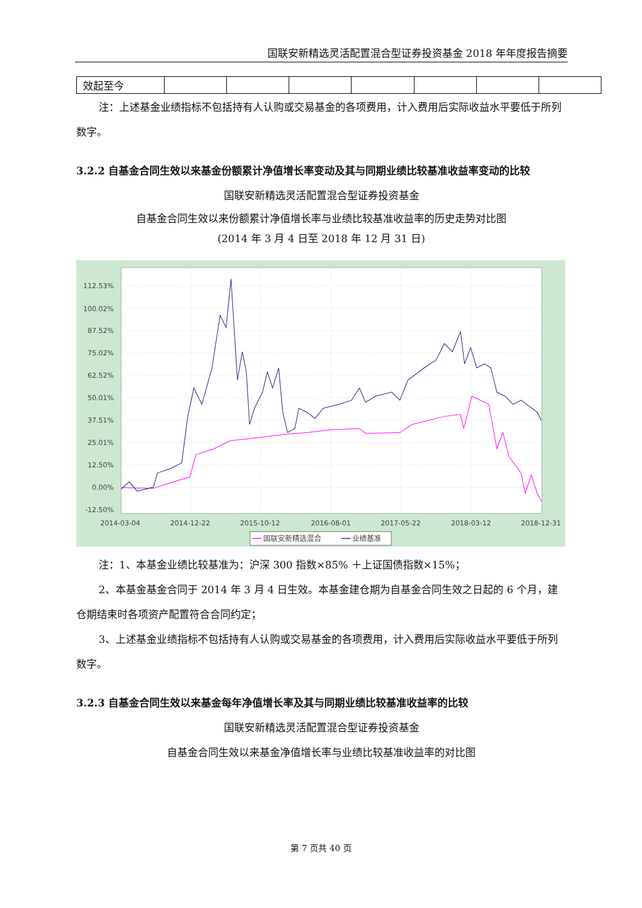国联安新精选灵活配置混合型证券投资基金 2018 年年度报告摘要
| 效起至今 | | | | | | | |
注：上述基金业绩指标不包括持有人认购或交易基金的各项费用，计入费用后实际收益水平要低于所列数字。
3.2.2 自基金合同生效以来基金份额累计净值增长率变动及其与同期业绩比较基准收益率变动的比较
国联安新精选灵活配置混合型证券投资基金
自基金合同生效以来份额累计净值增长率与业绩比较基准收益率的历史走势对比图
(2014 年 3 月 4 日至 2018 年 12 月 31 日)
112.53%
100.02%
87.52%
75.02%
62.52%
50.01%
37.51%
25.01%
12.50%
0.00%
-12.50%
2014-03-04
2014-12-22
2015-10-12
2016-08-01
2017-05-22
2018-03-12
2018-12-31
国联安新精选混合
业绩基准
注：1、本基金业绩比较基准为：沪深 300 指数×85% ＋上证国债指数×15%；
2、本基金基金合同于 2014 年 3 月 4 日生效。本基金建仓期为自基金合同生效之日起的 6 个月，建仓期结束时各项资产配置符合合同约定；
3、上述基金业绩指标不包括持有人认购或交易基金的各项费用，计入费用后实际收益水平要低于所列数字。
3.2.3 自基金合同生效以来基金每年净值增长率及其与同期业绩比较基准收益率的比较
国联安新精选灵活配置混合型证券投资基金
自基金合同生效以来基金净值增长率与业绩比较基准收益率的对比图
第 7 页共 40 页